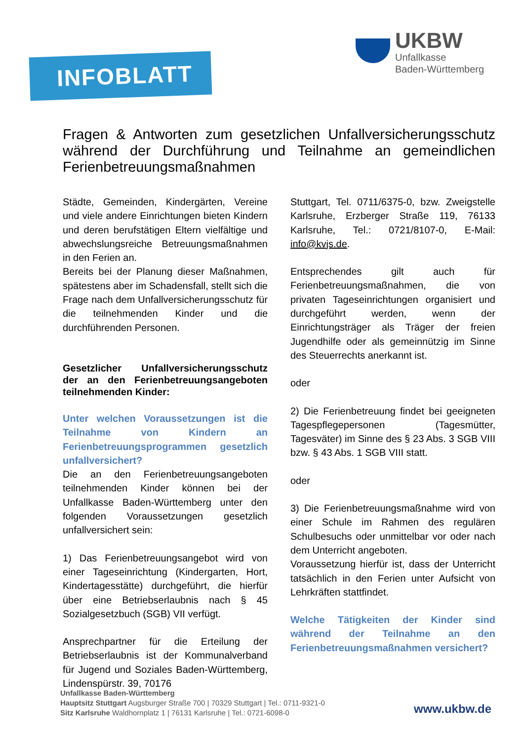INFOBLATT
UKBW
Unfallkasse
Baden-Württemberg
Fragen & Antworten zum gesetzlichen Unfallversicherungsschutz während der Durchführung und Teilnahme an gemeindlichen Ferienbetreuungsmaßnahmen
Städte, Gemeinden, Kindergärten, Vereine und viele andere Einrichtungen bieten Kindern und deren berufstätigen Eltern vielfältige und abwechslungsreiche Betreuungsmaßnahmen in den Ferien an.
Bereits bei der Planung dieser Maßnahmen, spätestens aber im Schadensfall, stellt sich die Frage nach dem Unfallversicherungsschutz für die teilnehmenden Kinder und die durchführenden Personen.
Gesetzlicher Unfallversicherungsschutz der an den Ferienbetreuungsangeboten teilnehmenden Kinder:
Unter welchen Voraussetzungen ist die Teilnahme von Kindern an Ferienbetreuungsprogrammen gesetzlich unfallversichert?
Die an den Ferienbetreuungsangeboten teilnehmenden Kinder können bei der Unfallkasse Baden-Württemberg unter den folgenden Voraussetzungen gesetzlich unfallversichert sein:
1) Das Ferienbetreuungsangebot wird von einer Tageseinrichtung (Kindergarten, Hort, Kindertagesstätte) durchgeführt, die hierfür über eine Betriebserlaubnis nach § 45 Sozialgesetzbuch (SGB) VII verfügt.
Ansprechpartner für die Erteilung der Betriebserlaubnis ist der Kommunalverband für Jugend und Soziales Baden-Württemberg, Lindenspürstr. 39, 70176
Stuttgart, Tel. 0711/6375-0, bzw. Zweigstelle Karlsruhe, Erzberger Straße 119, 76133 Karlsruhe, Tel.: 0721/8107-0, E-Mail: info@kvjs.de.
Entsprechendes gilt auch für Ferienbetreuungsmaßnahmen, die von privaten Tageseinrichtungen organisiert und durchgeführt werden, wenn der Einrichtungsträger als Träger der freien Jugendhilfe oder als gemeinnützig im Sinne des Steuerrechts anerkannt ist.
oder
2) Die Ferienbetreuung findet bei geeigneten Tagespflegepersonen (Tagesmütter, Tagesväter) im Sinne des § 23 Abs. 3 SGB VIII bzw. § 43 Abs. 1 SGB VIII statt.
oder
3) Die Ferienbetreuungsmaßnahme wird von einer Schule im Rahmen des regulären Schulbesuchs oder unmittelbar vor oder nach dem Unterricht angeboten.
Voraussetzung hierfür ist, dass der Unterricht tatsächlich in den Ferien unter Aufsicht von Lehrkräften stattfindet.
Welche Tätigkeiten der Kinder sind während der Teilnahme an den Ferienbetreuungsmaßnahmen versichert?
Unfallkasse Baden-Württemberg
Hauptsitz Stuttgart Augsburger Straße 700 | 70329 Stuttgart | Tel.: 0711-9321-0
Sitz Karlsruhe Waldhornplatz 1 | 76131 Karlsruhe | Tel.: 0721-6098-0
www.ukbw.de